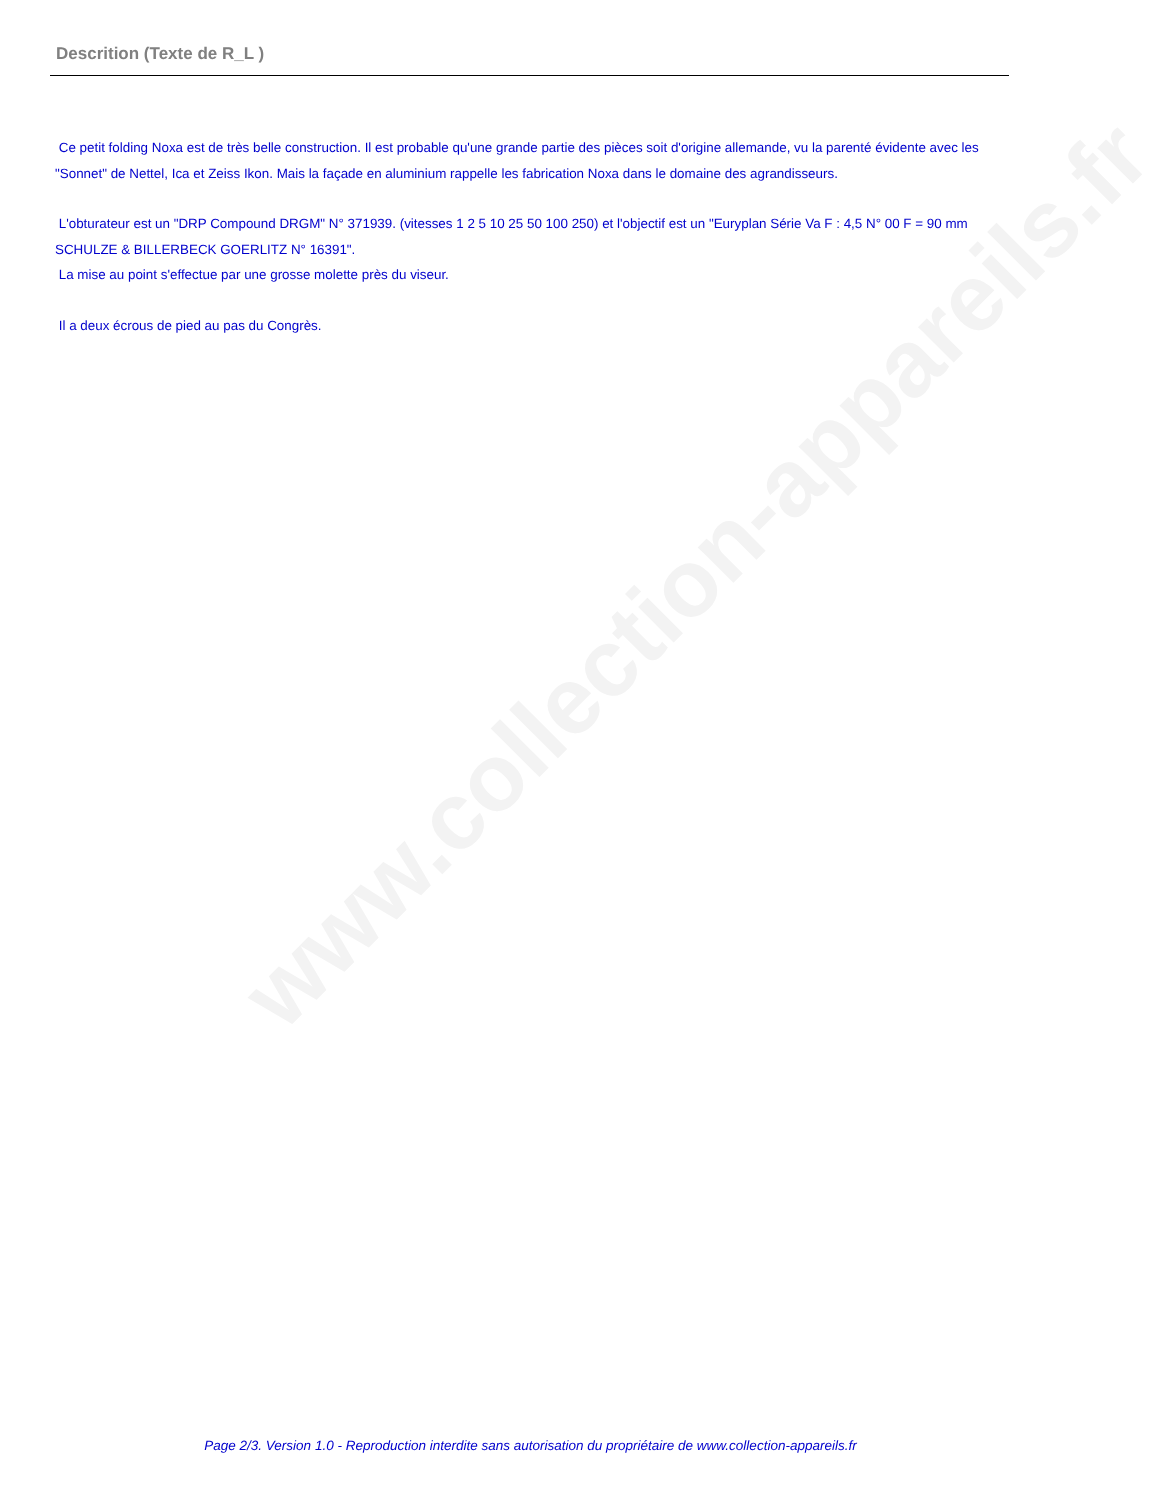www.collection-appareils.fr
Descrition (Texte de R_L )
Ce petit folding Noxa est de très belle construction. Il est probable qu'une grande partie des pièces soit d'origine allemande, vu la parenté évidente avec les "Sonnet" de Nettel, Ica et Zeiss Ikon. Mais la façade en aluminium rappelle les fabrication Noxa dans le domaine des agrandisseurs.
L'obturateur est un "DRP Compound DRGM" N° 371939. (vitesses 1 2 5 10 25 50 100 250) et l'objectif est un "Euryplan Série Va F : 4,5 N° 00 F = 90 mm SCHULZE & BILLERBECK GOERLITZ N° 16391".
La mise au point s'effectue par une grosse molette près du viseur.
Il a deux écrous de pied au pas du Congrès.
Page 2/3. Version 1.0 - Reproduction interdite sans autorisation du propriétaire de www.collection-appareils.fr